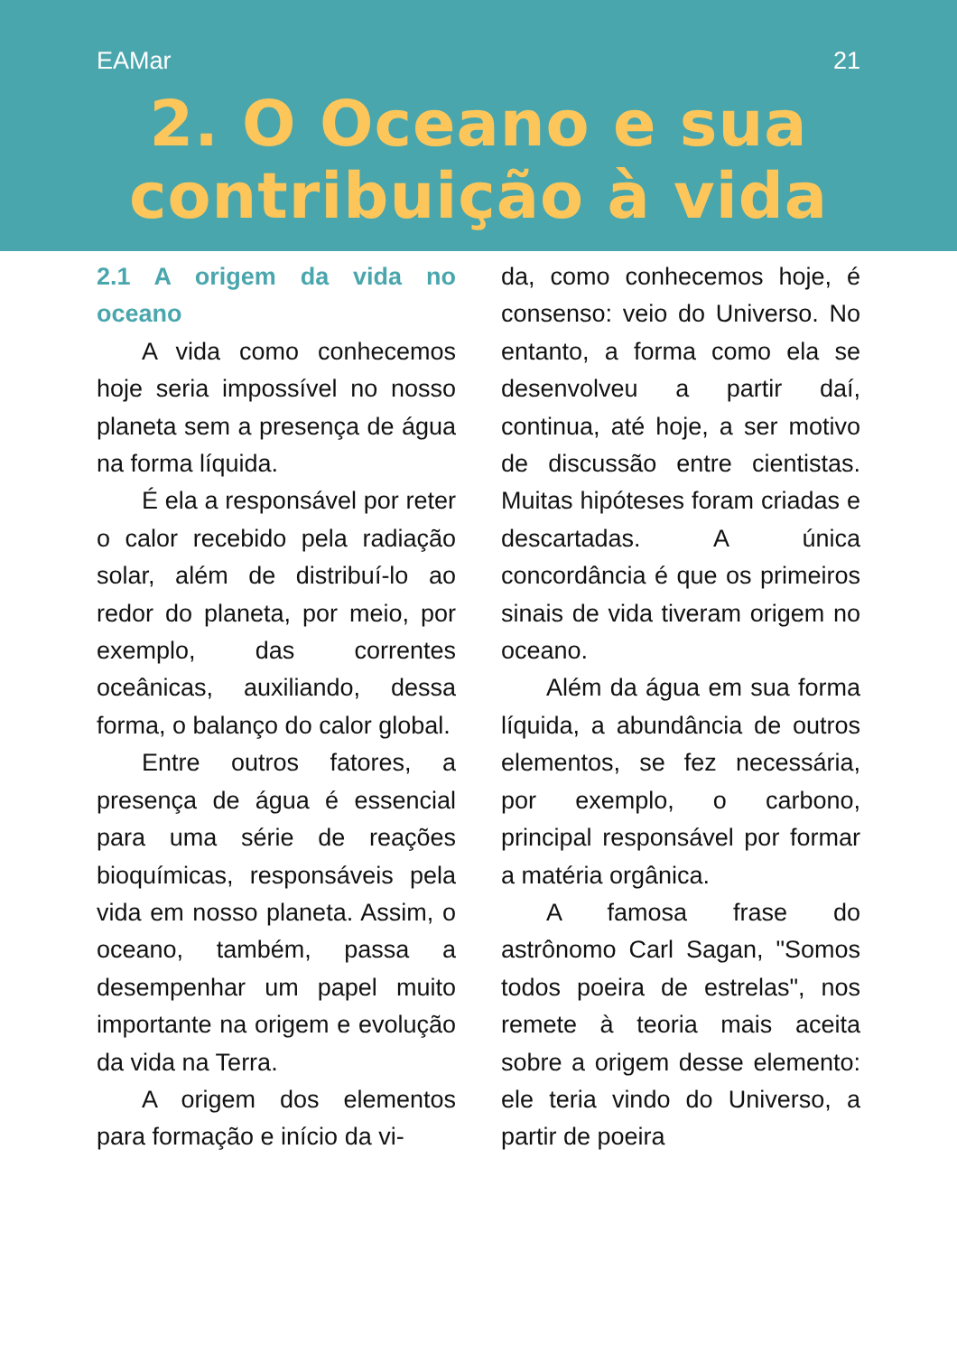EAMar 21
2. O Oceano e sua contribuição à vida
2.1 A origem da vida no oceano
A vida como conhecemos hoje seria impossível no nosso planeta sem a presença de água na forma líquida.
É ela a responsável por reter o calor recebido pela radiação solar, além de distribuí-lo ao redor do planeta, por meio, por exemplo, das correntes oceânicas, auxiliando, dessa forma, o balanço do calor global.
Entre outros fatores, a presença de água é essencial para uma série de reações bioquímicas, responsáveis pela vida em nosso planeta. Assim, o oceano, também, passa a desempenhar um papel muito importante na origem e evolução da vida na Terra.
A origem dos elementos para formação e início da vi-
da, como conhecemos hoje, é consenso: veio do Universo. No entanto, a forma como ela se desenvolveu a partir daí, continua, até hoje, a ser motivo de discussão entre cientistas. Muitas hipóteses foram criadas e descartadas. A única concordância é que os primeiros sinais de vida tiveram origem no oceano.
Além da água em sua forma líquida, a abundância de outros elementos, se fez necessária, por exemplo, o carbono, principal responsável por formar a matéria orgânica.
A famosa frase do astrônomo Carl Sagan, "Somos todos poeira de estrelas", nos remete à teoria mais aceita sobre a origem desse elemento: ele teria vindo do Universo, a partir de poeira